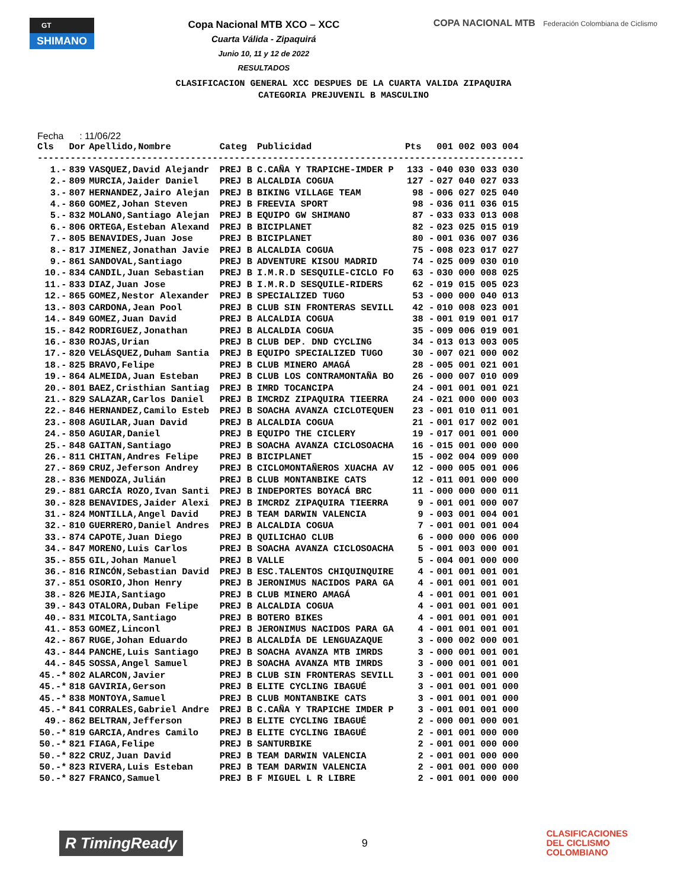GT
SHIMANO
Copa Nacional MTB XCO – XCC
Cuarta Válida - Zipaquirá
Junio 10, 11 y 12 de 2022
RESULTADOS
COPA NACIONAL MTB Federación Colombiana de Ciclismo
CLASIFICACION GENERAL XCC DESPUES DE LA CUARTA VALIDA ZIPAQUIRA
CATEGORIA PREJUVENIL B MASCULINO
Fecha : 11/06/22
| Cls | Dor | Apellido,Nombre | Categ | Publicidad | Pts | 001 002 003 004 |
| --- | --- | --- | --- | --- | --- | --- |
| ----------------------------------------------------------------------------------------- | | | | | | |
| 1.- | 839 | VASQUEZ,David Alejandr | PREJ B | C.CAÑA Y TRAPICHE-IMDER P | 133 - | 040 030 033 030 |
| 2.- | 809 | MURCIA,Jaider Daniel | PREJ B | ALCALDIA COGUA | 127 - | 027 040 027 033 |
| 3.- | 807 | HERNANDEZ,Jairo Alejan | PREJ B | BIKING VILLAGE TEAM | 98 - | 006 027 025 040 |
| 4.- | 860 | GOMEZ,Johan Steven | PREJ B | FREEVIA SPORT | 98 - | 036 011 036 015 |
| 5.- | 832 | MOLANO,Santiago Alejan | PREJ B | EQUIPO GW SHIMANO | 87 - | 033 033 013 008 |
| 6.- | 806 | ORTEGA,Esteban Alexand | PREJ B | BICIPLANET | 82 - | 023 025 015 019 |
| 7.- | 805 | BENAVIDES,Juan Jose | PREJ B | BICIPLANET | 80 - | 001 036 007 036 |
| 8.- | 817 | JIMENEZ,Jonathan Javie | PREJ B | ALCALDIA COGUA | 75 - | 008 023 017 027 |
| 9.- | 861 | SANDOVAL,Santiago | PREJ B | ADVENTURE KISOU MADRID | 74 - | 025 009 030 010 |
| 10.- | 834 | CANDIL,Juan Sebastian | PREJ B | I.M.R.D SESQUILE-CICLO FO | 63 - | 030 000 008 025 |
| 11.- | 833 | DIAZ,Juan Jose | PREJ B | I.M.R.D SESQUILE-RIDERS | 62 - | 019 015 005 023 |
| 12.- | 865 | GOMEZ,Nestor Alexander | PREJ B | SPECIALIZED TUGO | 53 - | 000 000 040 013 |
| 13.- | 803 | CARDONA,Jean Pool | PREJ B | CLUB SIN FRONTERAS SEVILL | 42 - | 010 008 023 001 |
| 14.- | 849 | GOMEZ,Juan David | PREJ B | ALCALDIA COGUA | 38 - | 001 019 001 017 |
| 15.- | 842 | RODRIGUEZ,Jonathan | PREJ B | ALCALDIA COGUA | 35 - | 009 006 019 001 |
| 16.- | 830 | ROJAS,Urian | PREJ B | CLUB DEP. DND CYCLING | 34 - | 013 013 003 005 |
| 17.- | 820 | VELÁSQUEZ,Duham Santia | PREJ B | EQUIPO SPECIALIZED TUGO | 30 - | 007 021 000 002 |
| 18.- | 825 | BRAVO,Felipe | PREJ B | CLUB MINERO AMAGÁ | 28 - | 005 001 021 001 |
| 19.- | 864 | ALMEIDA,Juan Esteban | PREJ B | CLUB LOS CONTRAMONTAÑA BO | 26 - | 000 007 010 009 |
| 20.- | 801 | BAEZ,Cristhian Santiag | PREJ B | IMRD TOCANCIPA | 24 - | 001 001 001 021 |
| 21.- | 829 | SALAZAR,Carlos Daniel | PREJ B | IMCRDZ ZIPAQUIRA TIEERRA | 24 - | 021 000 000 003 |
| 22.- | 846 | HERNANDEZ,Camilo Esteb | PREJ B | SOACHA AVANZA CICLOTEQUEN | 23 - | 001 010 011 001 |
| 23.- | 808 | AGUILAR,Juan David | PREJ B | ALCALDIA COGUA | 21 - | 001 017 002 001 |
| 24.- | 850 | AGUIAR,Daniel | PREJ B | EQUIPO THE CICLERY | 19 - | 017 001 001 000 |
| 25.- | 848 | GAITAN,Santiago | PREJ B | SOACHA AVANZA CICLOSOACHA | 16 - | 015 001 000 000 |
| 26.- | 811 | CHITAN,Andres Felipe | PREJ B | BICIPLANET | 15 - | 002 004 009 000 |
| 27.- | 869 | CRUZ,Jeferson Andrey | PREJ B | CICLOMONTAÑEROS XUACHA AV | 12 - | 000 005 001 006 |
| 28.- | 836 | MENDOZA,Julián | PREJ B | CLUB MONTANBIKE CATS | 12 - | 011 001 000 000 |
| 29.- | 881 | GARCÍA ROZO,Ivan Santi | PREJ B | INDEPORTES BOYACÁ BRC | 11 - | 000 000 000 011 |
| 30.- | 828 | BENAVIDES,Jaider Alexi | PREJ B | IMCRDZ ZIPAQUIRA TIEERRA | 9 - | 001 001 000 007 |
| 31.- | 824 | MONTILLA,Angel David | PREJ B | TEAM DARWIN VALENCIA | 9 - | 003 001 004 001 |
| 32.- | 810 | GUERRERO,Daniel Andres | PREJ B | ALCALDIA COGUA | 7 - | 001 001 001 004 |
| 33.- | 874 | CAPOTE,Juan Diego | PREJ B | QUILICHAO CLUB | 6 - | 000 000 006 000 |
| 34.- | 847 | MORENO,Luis Carlos | PREJ B | SOACHA AVANZA CICLOSOACHA | 5 - | 001 003 000 001 |
| 35.- | 855 | GIL,Johan Manuel | PREJ B | VALLE | 5 - | 004 001 000 000 |
| 36.- | 816 | RINCÓN,Sebastian David | PREJ B | ESC.TALENTOS CHIQUINQUIRE | 4 - | 001 001 001 001 |
| 37.- | 851 | OSORIO,Jhon Henry | PREJ B | JERONIMUS NACIDOS PARA GA | 4 - | 001 001 001 001 |
| 38.- | 826 | MEJIA,Santiago | PREJ B | CLUB MINERO AMAGÁ | 4 - | 001 001 001 001 |
| 39.- | 843 | OTALORA,Duban Felipe | PREJ B | ALCALDIA COGUA | 4 - | 001 001 001 001 |
| 40.- | 831 | MICOLTA,Santiago | PREJ B | BOTERO BIKES | 4 - | 001 001 001 001 |
| 41.- | 853 | GOMEZ,Linconl | PREJ B | JERONIMUS NACIDOS PARA GA | 4 - | 001 001 001 001 |
| 42.- | 867 | RUGE,Johan Eduardo | PREJ B | ALCALDÍA DE LENGUAZAQUE | 3 - | 000 002 000 001 |
| 43.- | 844 | PANCHE,Luis Santiago | PREJ B | SOACHA AVANZA MTB IMRDS | 3 - | 000 001 001 001 |
| 44.- | 845 | SOSSA,Angel Samuel | PREJ B | SOACHA AVANZA MTB IMRDS | 3 - | 000 001 001 001 |
| 45.-* | 802 | ALARCON,Javier | PREJ B | CLUB SIN FRONTERAS SEVILL | 3 - | 001 001 001 000 |
| 45.-* | 818 | GAVIRIA,Gerson | PREJ B | ELITE CYCLING IBAGUÉ | 3 - | 001 001 001 000 |
| 45.-* | 838 | MONTOYA,Samuel | PREJ B | CLUB MONTANBIKE CATS | 3 - | 001 001 001 000 |
| 45.-* | 841 | CORRALES,Gabriel Andre | PREJ B | C.CAÑA Y TRAPICHE IMDER P | 3 - | 001 001 001 000 |
| 49.- | 862 | BELTRAN,Jefferson | PREJ B | ELITE CYCLING IBAGUÉ | 2 - | 000 001 000 001 |
| 50.-* | 819 | GARCIA,Andres Camilo | PREJ B | ELITE CYCLING IBAGUÉ | 2 - | 001 001 000 000 |
| 50.-* | 821 | FIAGA,Felipe | PREJ B | SANTURBIKE | 2 - | 001 001 000 000 |
| 50.-* | 822 | CRUZ,Juan David | PREJ B | TEAM DARWIN VALENCIA | 2 - | 001 001 000 000 |
| 50.-* | 823 | RIVERA,Luis Esteban | PREJ B | TEAM DARWIN VALENCIA | 2 - | 001 001 000 000 |
| 50.-* | 827 | FRANCO,Samuel | PREJ B | F MIGUEL L R LIBRE | 2 - | 001 001 000 000 |
R TimingReady
9
CLASIFICACIONES
DEL CICLISMO
COLOMBIANO